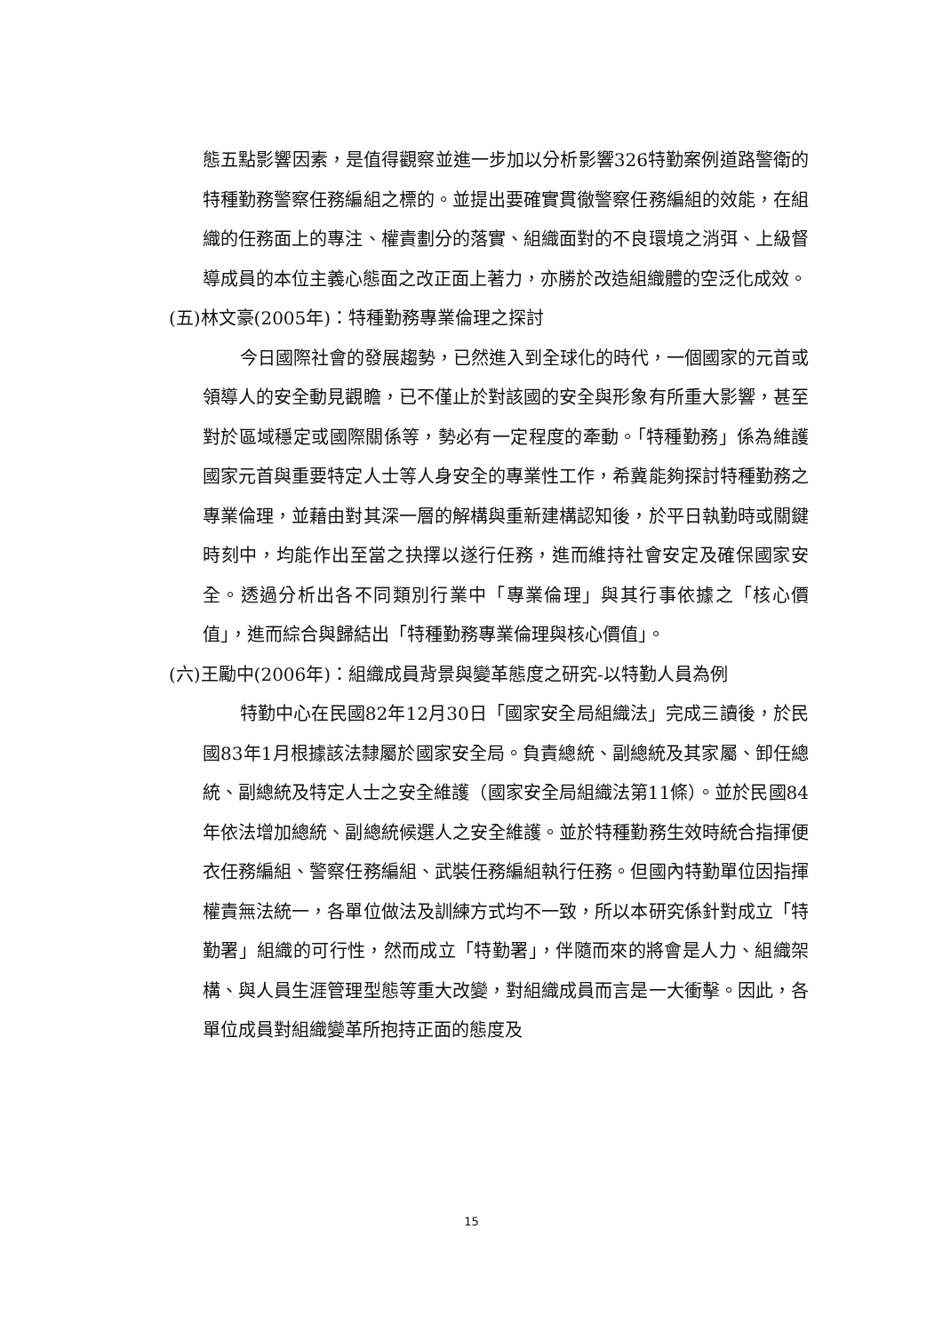態五點影響因素，是值得觀察並進一步加以分析影響326特勤案例道路警衛的特種勤務警察任務編組之標的。並提出要確實貫徹警察任務編組的效能，在組織的任務面上的專注、權責劃分的落實、組織面對的不良環境之消弭、上級督導成員的本位主義心態面之改正面上著力，亦勝於改造組織體的空泛化成效。
(五) 林文豪(2005年)：特種勤務專業倫理之探討
今日國際社會的發展趨勢，已然進入到全球化的時代，一個國家的元首或領導人的安全動見觀瞻，已不僅止於對該國的安全與形象有所重大影響，甚至對於區域穩定或國際關係等，勢必有一定程度的牽動。「特種勤務」係為維護國家元首與重要特定人士等人身安全的專業性工作，希冀能夠探討特種勤務之專業倫理，並藉由對其深一層的解構與重新建構認知後，於平日執勤時或關鍵時刻中，均能作出至當之抉擇以遂行任務，進而維持社會安定及確保國家安全。透過分析出各不同類別行業中「專業倫理」與其行事依據之「核心價值」，進而綜合與歸結出「特種勤務專業倫理與核心價值」。
(六) 王勵中(2006年)：組織成員背景與變革態度之研究-以特勤人員為例
特勤中心在民國82年12月30日「國家安全局組織法」完成三讀後，於民國83年1月根據該法隸屬於國家安全局。負責總統、副總統及其家屬、卸任總統、副總統及特定人士之安全維護（國家安全局組織法第11條）。並於民國84年依法增加總統、副總統候選人之安全維護。並於特種勤務生效時統合指揮便衣任務編組、警察任務編組、武裝任務編組執行任務。但國內特勤單位因指揮權責無法統一，各單位做法及訓練方式均不一致，所以本研究係針對成立「特勤署」組織的可行性，然而成立「特勤署」，伴隨而來的將會是人力、組織架構、與人員生涯管理型態等重大改變，對組織成員而言是一大衝擊。因此，各單位成員對組織變革所抱持正面的態度及
15